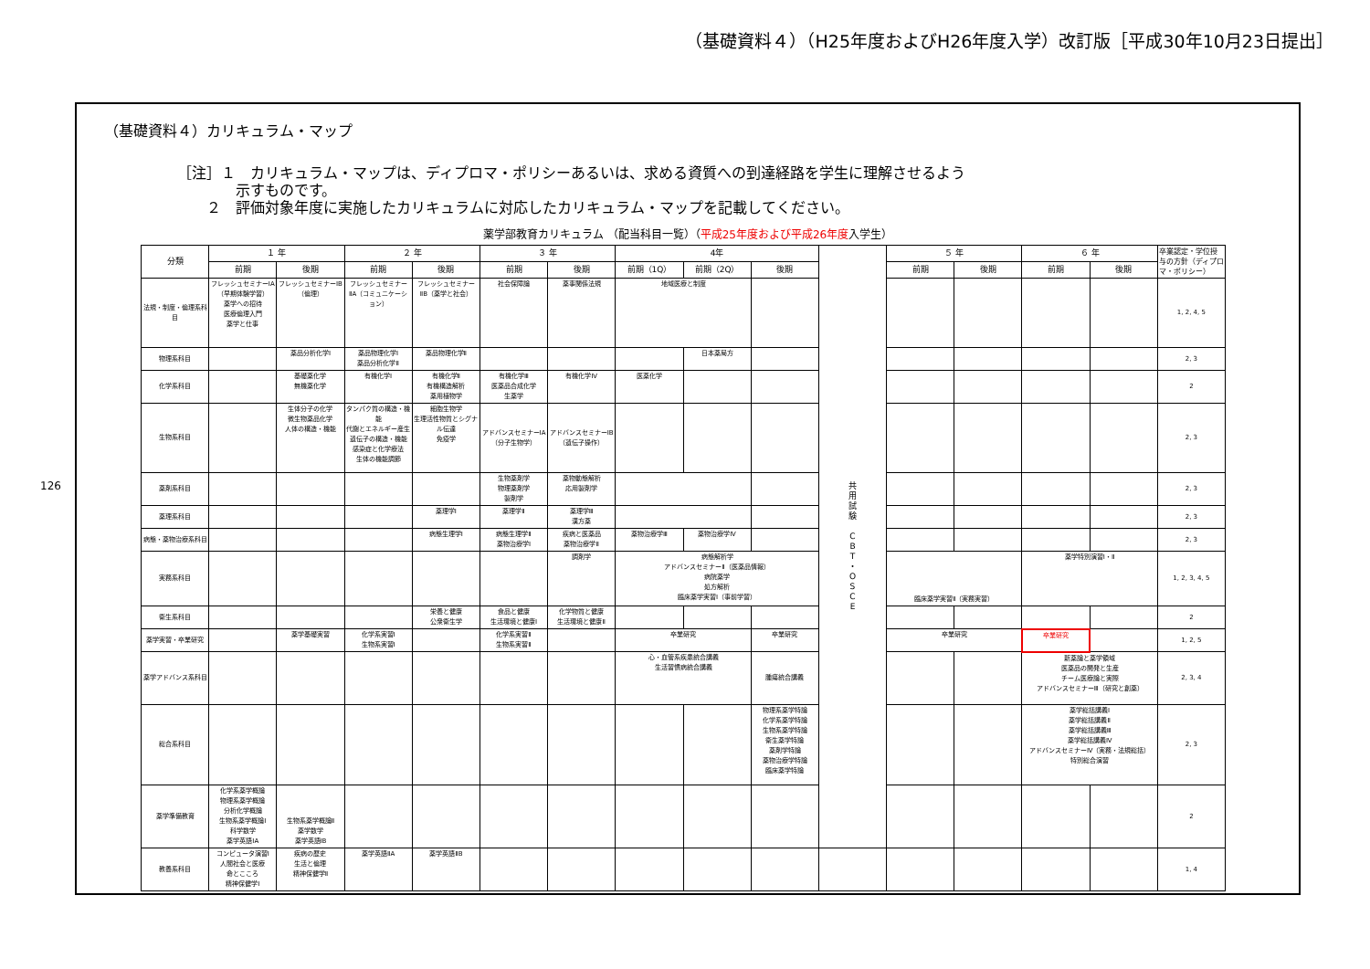（基礎資料４）（H25年度およびH26年度入学）改訂版［平成30年10月23日提出］
126
（基礎資料４）カリキュラム・マップ
［注］１　カリキュラム・マップは、ディプロマ・ポリシーあるいは、求める資質への到達経路を学生に理解させるよう
　　　　示すものです。
　　２　評価対象年度に実施したカリキュラムに対応したカリキュラム・マップを記載してください。
薬学部教育カリキュラム （配当科目一覧）（平成25年度および平成26年度入学生）
| 分類 | １ 年 | | ２ 年 | | ３ 年 | | 4年 | | | 共 用 試 験 C B T ・ O S C E | ５ 年 | | ６ 年 | | 卒業認定・学位授与の方針（ディプロマ・ポリシー） |
| --- | --- | --- | --- | --- | --- | --- | --- | --- | --- | --- | --- | --- | --- | --- | --- |
| | 前期 | 後期 | 前期 | 後期 | 前期 | 後期 | 前期（1Q） | 前期（2Q） | 後期 | | 前期 | 後期 | 前期 | 後期 | |
| 法規・制度・倫理系科目 | フレッシュセミナーⅠA（早期体験学習） 薬学への招待 医療倫理入門 薬学と仕事 | フレッシュセミナーⅠB（倫理） | フレッシュセミナーⅡA（コミュニケーション） | フレッシュセミナーⅡB（薬学と社会） | 社会保障論 | 薬事関係法規 | 地域医療と制度 | | | | | | | | 1, 2, 4, 5 |
| 物理系科目 | | 薬品分析化学Ⅰ | 薬品物理化学Ⅰ 薬品分析化学Ⅱ | 薬品物理化学Ⅱ | | | | 日本薬局方 | | | | | | | 2, 3 |
| 化学系科目 | | 基礎薬化学 無機薬化学 | 有機化学Ⅰ | 有機化学Ⅱ 有機構造解析 薬用植物学 | 有機化学Ⅲ 医薬品合成化学 生薬学 | 有機化学Ⅳ | 医薬化学 | | | | | | | | 2 |
| 生物系科目 | | 生体分子の化学 微生物薬品化学 人体の構造・機能 | タンパク質の構造・機能 代謝とエネルギー産生 遺伝子の構造・機能 感染症と化学療法 生体の機能調節 | 細胞生物学 生理活性物質とシグナル伝達 免疫学 | アドバンスセミナーⅠA（分子生物学） | アドバンスセミナーⅠB（遺伝子操作） | | | | | | | | | 2, 3 |
| 薬剤系科目 | | | | | 生物薬剤学 物理薬剤学 製剤学 | 薬物動態解析 応用製剤学 | | | | | | | | | 2, 3 |
| 薬理系科目 | | | | 薬理学Ⅰ | 薬理学Ⅱ | 薬理学Ⅲ 漢方薬 | | | | | | | | | 2, 3 |
| 病態・薬物治療系科目 | | | | 病態生理学Ⅰ | 病態生理学Ⅱ 薬物治療学Ⅰ | 疾病と医薬品 薬物治療学Ⅱ | 薬物治療学Ⅲ | 薬物治療学Ⅳ | | | | | | | 2, 3 |
| 実務系科目 | | | | | | 調剤学 | 病態解析学 アドバンスセミナーⅡ（医薬品情報） 病院薬学 処方解析 臨床薬学実習Ⅰ（事前学習） | | | | 臨床薬学実習Ⅱ（実務実習） | | 薬学特別演習Ⅰ・Ⅱ | | 1, 2, 3, 4, 5 |
| 衛生系科目 | | | | 栄養と健康 公衆衛生学 | 食品と健康 生活環境と健康Ⅰ | 化学物質と健康 生活環境と健康Ⅱ | | | | | | | | | 2 |
| 薬学実習・卒業研究 | | 薬学基礎実習 | 化学系実習Ⅰ 生物系実習Ⅰ | | 化学系実習Ⅱ 生物系実習Ⅱ | | 卒業研究 | | 卒業研究 | | 卒業研究 | | 卒業研究 | | 1, 2, 5 |
| 薬学アドバンス系科目 | | | | | | | 心・血管系疾患統合講義 生活習慣病統合講義 | | 腫瘍統合講義 | | | | 新薬論と薬学領域 医薬品の開発と生産 チーム医療論と実際 アドバンスセミナーⅢ（研究と創薬） | | 2, 3, 4 |
| 総合系科目 | | | | | | | | | 物理系薬学特論 化学系薬学特論 生物系薬学特論 衛生薬学特論 薬剤学特論 薬物治療学特論 臨床薬学特論 | | | | 薬学総括講義Ⅰ 薬学総括講義Ⅱ 薬学総括講義Ⅲ 薬学総括講義Ⅳ アドバンスセミナーⅣ（実務・法規総括） 特別総合演習 | | 2, 3 |
| 薬学準備教育 | 化学系薬学概論 物理系薬学概論 分析化学概論 生物系薬学概論Ⅰ 科学数学 薬学英語ⅠA | 生物系薬学概論Ⅱ 薬学数学 薬学英語ⅠB | | | | | | | | | | | | | 2 |
| 教養系科目 | コンピュータ演習Ⅰ 人間社会と医療 命とこころ 精神保健学Ⅰ | 疾病の歴史 生活と倫理 精神保健学Ⅱ | 薬学英語ⅡA | 薬学英語ⅡB | | | | | | | | | | | 1, 4 |